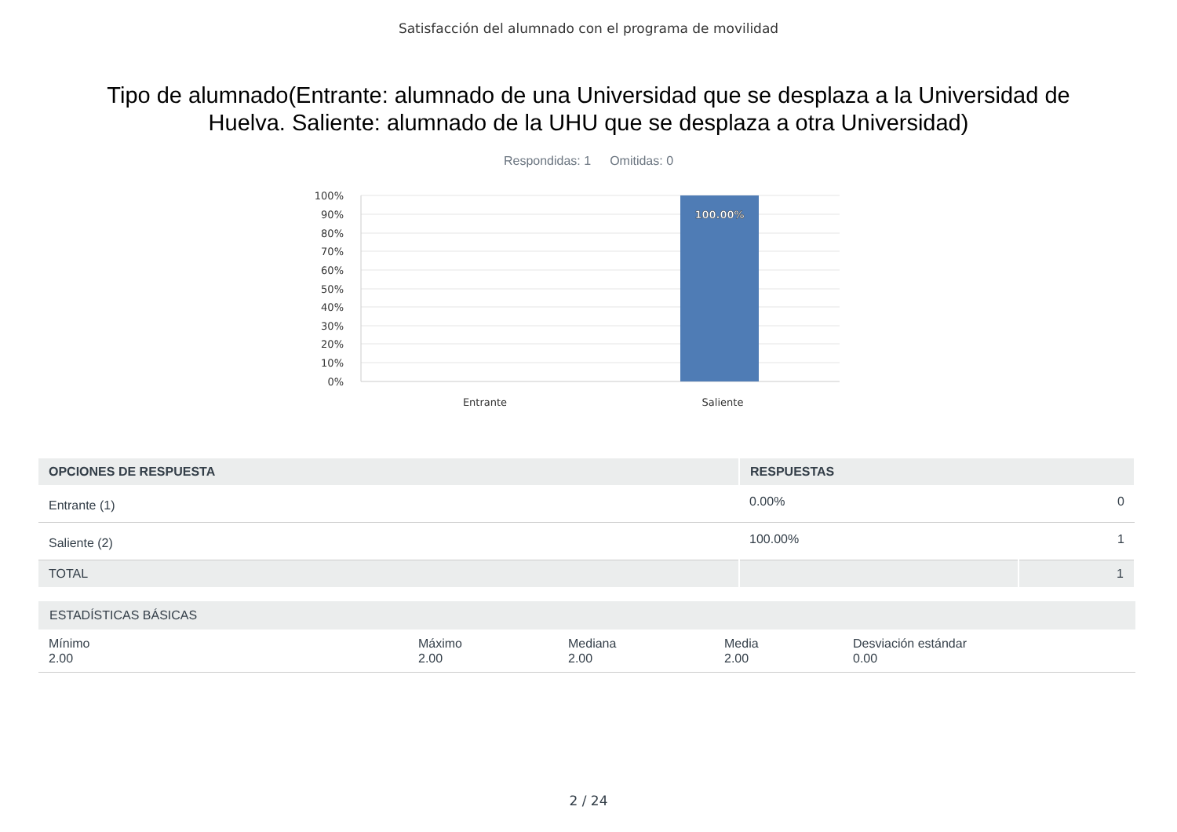Satisfacción del alumnado con el programa de movilidad
Tipo de alumnado(Entrante: alumnado de una Universidad que se desplaza a la Universidad de Huelva. Saliente: alumnado de la UHU que se desplaza a otra Universidad)
Respondidas: 1 Omitidas: 0
100.00%
100%
90%
80%
70%
60%
50%
40%
30%
20%
10%
0%
Entrante
Saliente
| OPCIONES DE RESPUESTA | RESPUESTAS | |
| --- | --- | --- |
| Entrante (1) | 0.00% | 0 |
| Saliente (2) | 100.00% | 1 |
| TOTAL | | 1 |
| ESTADÍSTICAS BÁSICAS | | | | |
| --- | --- | --- | --- | --- |
| Mínimo 2.00 | Máximo 2.00 | Mediana 2.00 | Media 2.00 | Desviación estándar 0.00 |
2 / 24